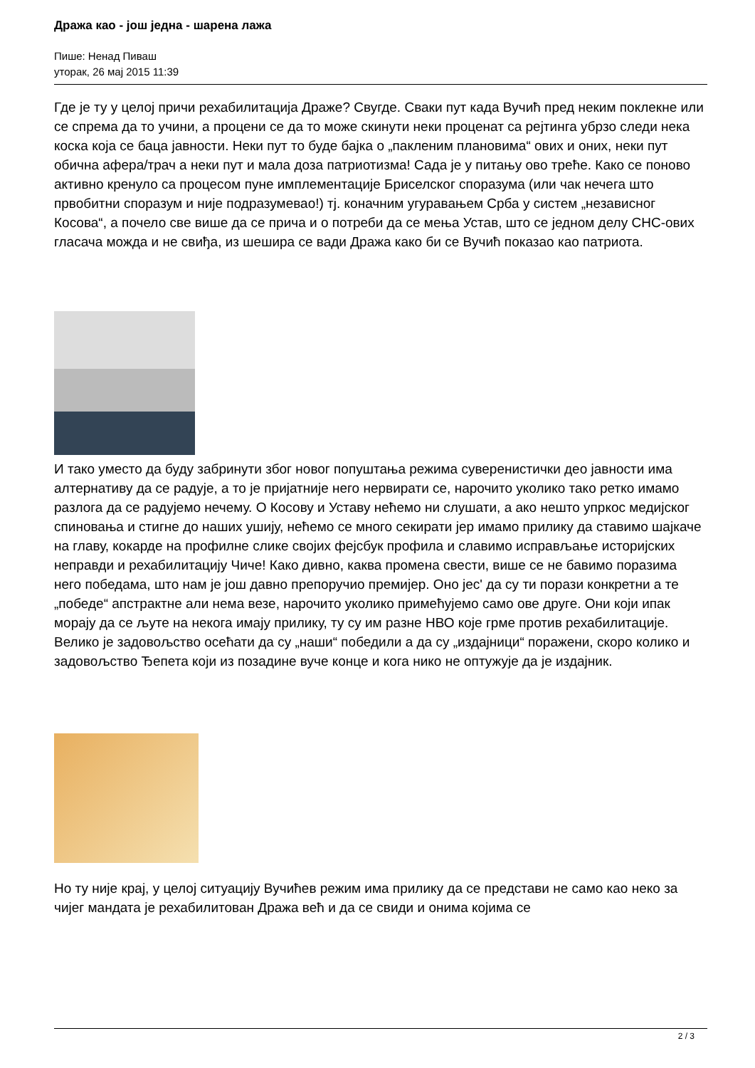Дража као - још једна - шарена лажа
Пише: Ненад Пиваш
уторак, 26 мај 2015 11:39
Где је ту у целој причи рехабилитација Драже? Свугде. Сваки пут када Вучић пред неким поклекне или се спрема да то учини, а процени се да то може скинути неки проценат са рејтинга убрзо следи нека коска која се баца јавности. Неки пут то буде бајка о „пакленим плановима“ ових и оних, неки пут обична афера/трач а неки пут и мала доза патриотизма! Сада је у питању ово треће. Како се поново активно кренуло са процесом пуне имплементације Бриселског споразума (или чак нечега што првобитни споразум и није подразумевао!) тј. коначним угуравањем Срба у систем „независног Косова“, а почело све више да се прича и о потреби да се мења Устав, што се једном делу СНС-ових гласача можда и не свиђа, из шешира се вади Дража како би се Вучић показао као патриота.
И тако уместо да буду забринути због новог попуштања режима суверенистички део јавности има алтернативу да се радује, а то је пријатније него нервирати се, нарочито уколико тако ретко имамо разлога да се радујемо нечему. О Косову и Уставу нећемо ни слушати, а ако нешто упркос медијског спиновања и стигне до наших ушију, нећемо се много секирати јер имамо прилику да ставимо шајкаче на главу, кокарде на профилне слике својих фејсбук профила и славимо исправљање историјских неправди и рехабилитацију Чиче! Како дивно, каква промена свести, више се не бавимо поразима него победама, што нам је још давно препоручио премијер. Оно јес' да су ти порази конкретни а те „победе“ апстрактне али нема везе, нарочито уколико примећујемо само ове друге. Они који ипак морају да се љуте на некога имају прилику, ту су им разне НВО које грме против рехабилитације. Велико је задовољство осећати да су „наши“ победили а да су „издајници“ поражени, скоро колико и задовољство Ђепета који из позадине вуче конце и кога нико не оптужује да је издајник.
Но ту није крај, у целој ситуацију Вучићев режим има прилику да се представи не само као неко за чијег мандата је рехабилитован Дража већ и да се свиди и онима којима се
2 / 3